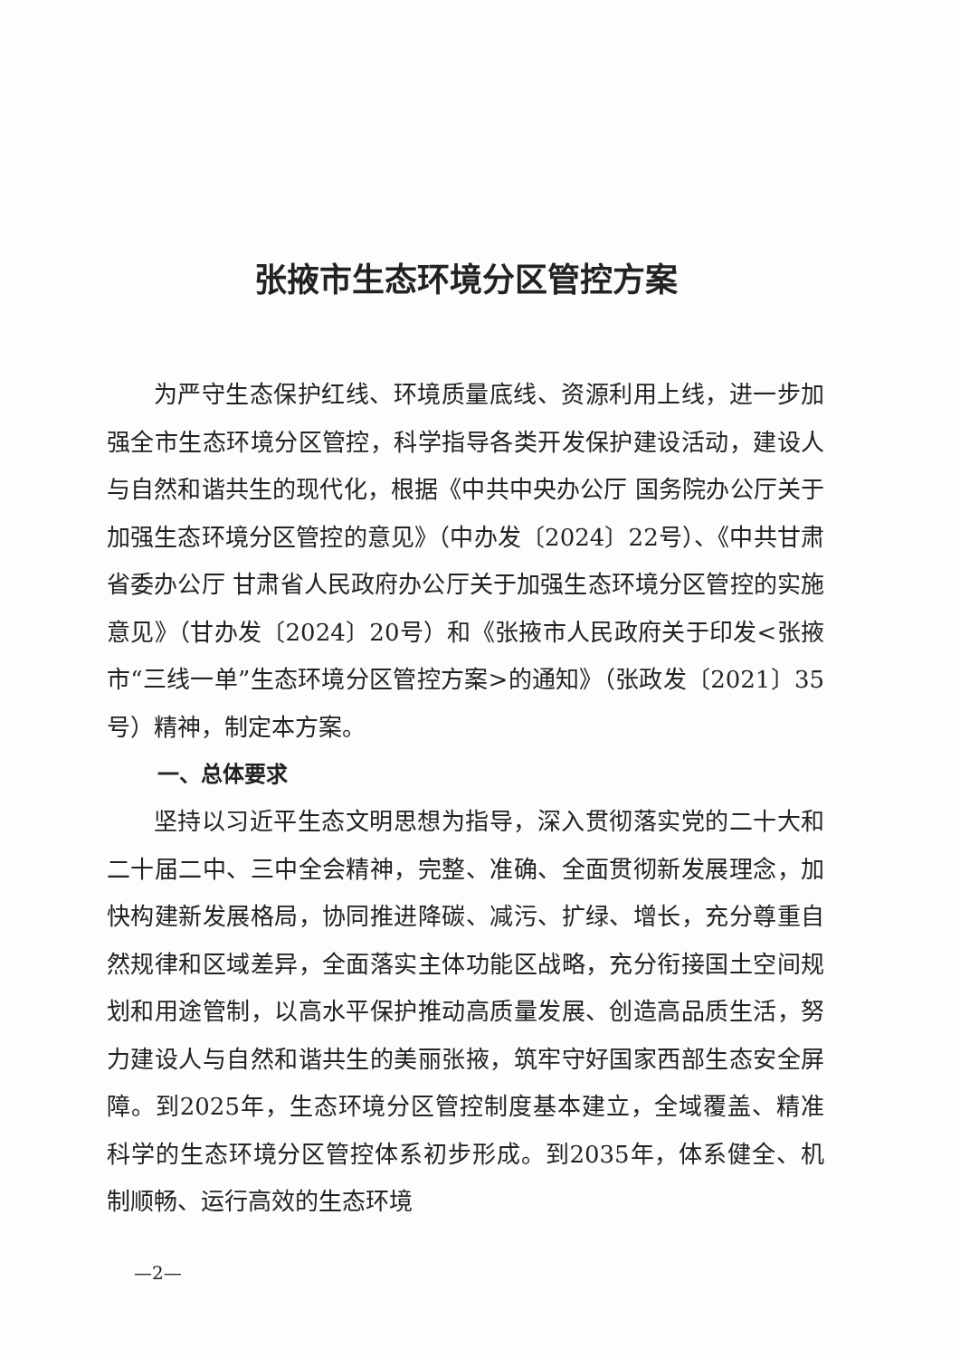张掖市生态环境分区管控方案
为严守生态保护红线、环境质量底线、资源利用上线，进一步加强全市生态环境分区管控，科学指导各类开发保护建设活动，建设人与自然和谐共生的现代化，根据《中共中央办公厅 国务院办公厅关于加强生态环境分区管控的意见》（中办发〔2024〕22号）、《中共甘肃省委办公厅 甘肃省人民政府办公厅关于加强生态环境分区管控的实施意见》（甘办发〔2024〕20号）和《张掖市人民政府关于印发<张掖市“三线一单”生态环境分区管控方案>的通知》（张政发〔2021〕35号）精神，制定本方案。
一、总体要求
坚持以习近平生态文明思想为指导，深入贯彻落实党的二十大和二十届二中、三中全会精神，完整、准确、全面贯彻新发展理念，加快构建新发展格局，协同推进降碳、减污、扩绿、增长，充分尊重自然规律和区域差异，全面落实主体功能区战略，充分衔接国土空间规划和用途管制，以高水平保护推动高质量发展、创造高品质生活，努力建设人与自然和谐共生的美丽张掖，筑牢守好国家西部生态安全屏障。到2025年，生态环境分区管控制度基本建立，全域覆盖、精准科学的生态环境分区管控体系初步形成。到2035年，体系健全、机制顺畅、运行高效的生态环境
—2—